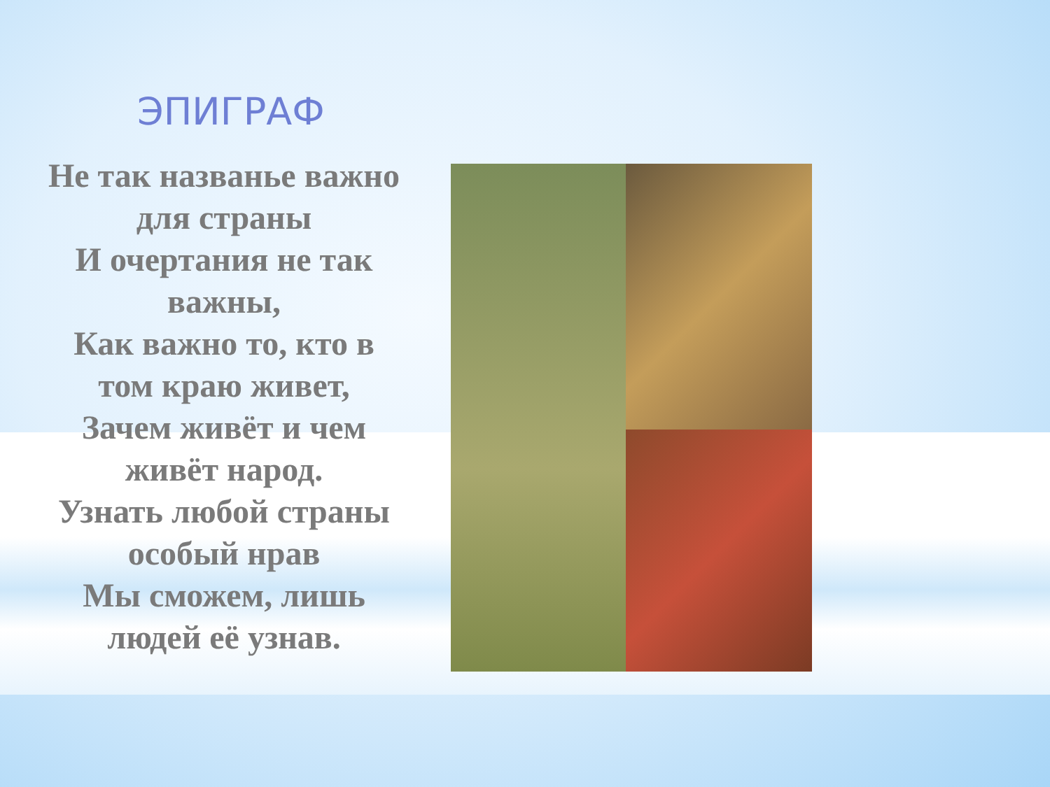ЭПИГРАФ
Не так названье важно
для страны
И очертания не так
важны,
Как важно то, кто в
том краю живет,
Зачем живёт и чем
живёт народ.
Узнать любой страны
особый нрав
Мы сможем, лишь
людей её узнав.